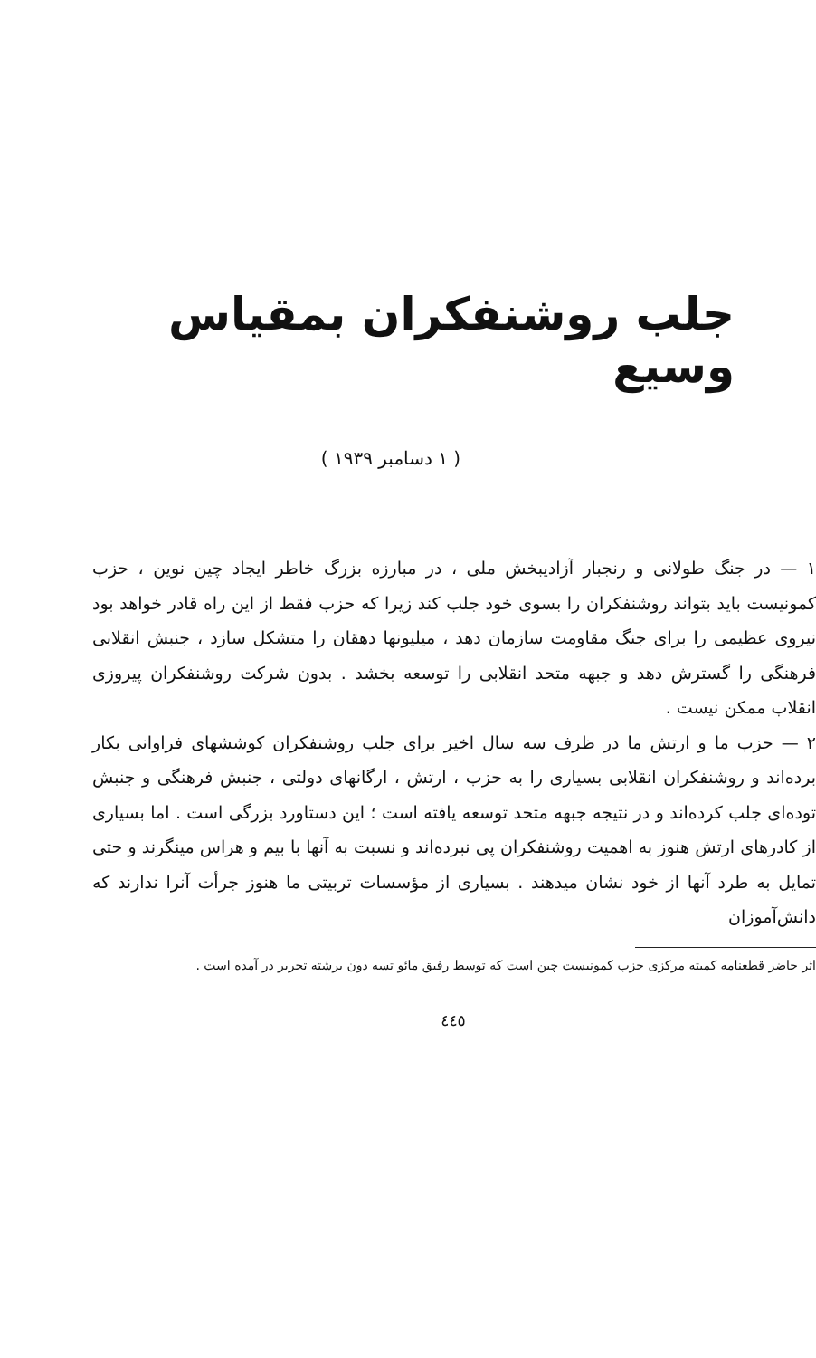جلب روشنفکران بمقیاس وسیع
( ۱ دسامبر ۱۹۳۹ )
۱ — در جنگ طولانی و رنجبار آزادیبخش ملی ، در مبارزه بزرگ خاطر ایجاد چین نوین ، حزب کمونیست باید بتواند روشنفکران را بسوی خود جلب کند زیرا که حزب فقط از این راه قادر خواهد بود نیروی عظیمی را برای جنگ مقاومت سازمان دهد ، میلیونها دهقان را متشکل سازد ، جنبش انقلابی فرهنگی را گسترش دهد و جبهه متحد انقلابی را توسعه بخشد . بدون شرکت روشنفکران پیروزی انقلاب ممکن نیست .
۲ — حزب ما و ارتش ما در ظرف سه سال اخیر برای جلب روشنفکران کوششهای فراوانی بکار برده‌اند و روشنفکران انقلابی بسیاری را به حزب ، ارتش ، ارگانهای دولتی ، جنبش فرهنگی و جنبش توده‌ای جلب کرده‌اند و در نتیجه جبهه متحد توسعه یافته است ؛ این دستاورد بزرگی است . اما بسیاری از کادرهای ارتش هنوز به اهمیت روشنفکران پی نبرده‌اند و نسبت به آنها با بیم و هراس مینگرند و حتی تمایل به طرد آنها از خود نشان میدهند . بسیاری از مؤسسات تربیتی ما هنوز جرأت آنرا ندارند که دانش‌آموزان
اثر حاضر قطعنامه کمیته مرکزی حزب کمونیست چین است که توسط رفیق مائو تسه دون برشته تحریر در آمده است .
٤٤٥